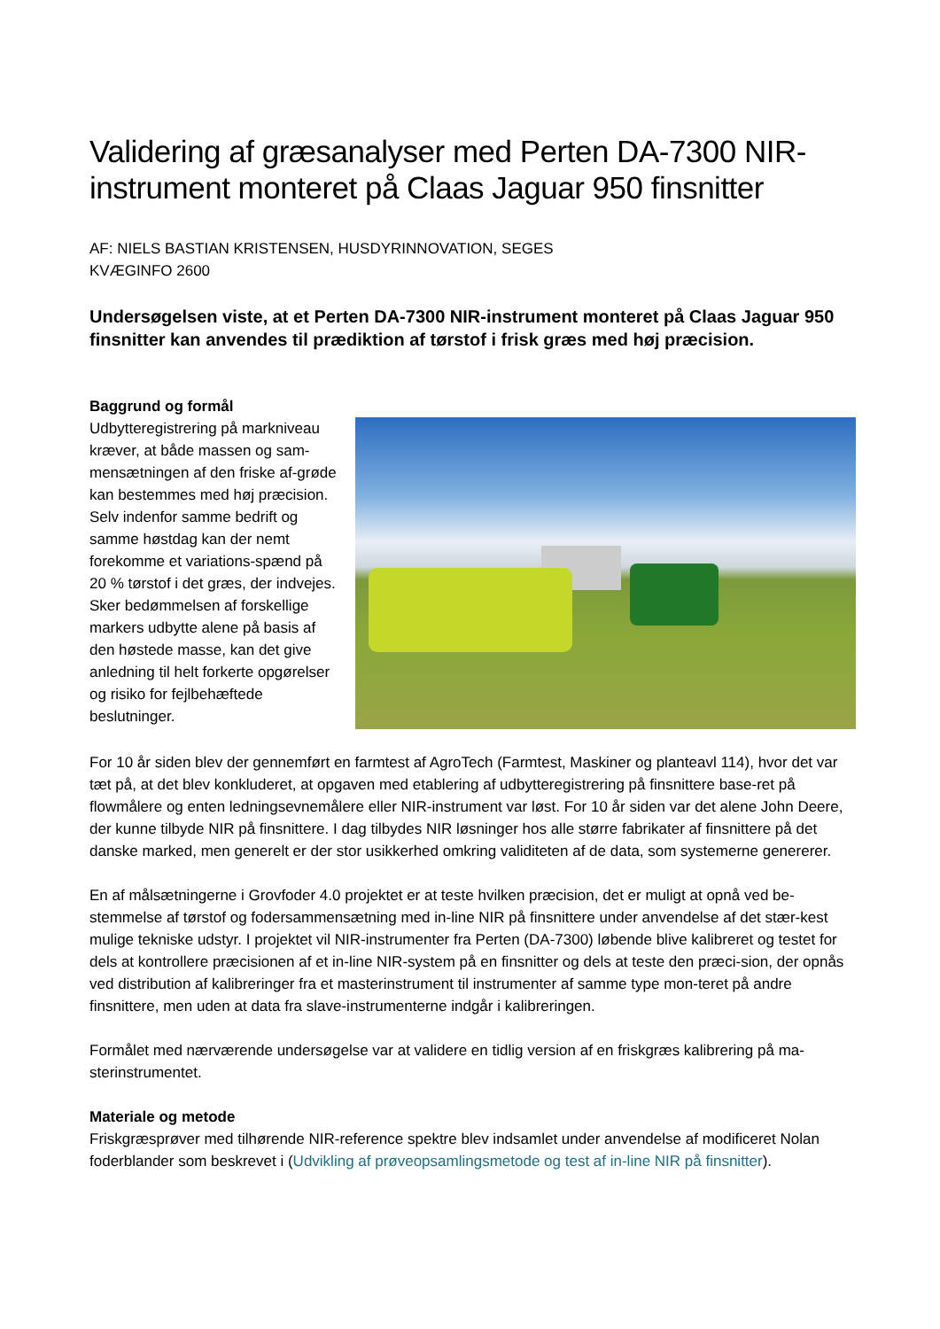Validering af græsanalyser med Perten DA-7300 NIR-instrument monteret på Claas Jaguar 950 finsnitter
AF: NIELS BASTIAN KRISTENSEN, HUSDYRINNOVATION, SEGES
KVÆGINFO 2600
Undersøgelsen viste, at et Perten DA-7300 NIR-instrument monteret på Claas Jaguar 950 finsnitter kan anvendes til prædiktion af tørstof i frisk græs med høj præcision.
Baggrund og formål
Udbytteregistrering på markniveau kræver, at både massen og sam-mensætningen af den friske af-grøde kan bestemmes med høj præcision. Selv indenfor samme bedrift og samme høstdag kan der nemt forekomme et variations-spænd på 20 % tørstof i det græs, der indvejes. Sker bedømmelsen af forskellige markers udbytte alene på basis af den høstede masse, kan det give anledning til helt forkerte opgørelser og risiko for fejlbehæftede beslutninger.
For 10 år siden blev der gennemført en farmtest af AgroTech (Farmtest, Maskiner og planteavl 114), hvor det var tæt på, at det blev konkluderet, at opgaven med etablering af udbytteregistrering på finsnittere base-ret på flowmålere og enten ledningsevnemålere eller NIR-instrument var løst. For 10 år siden var det alene John Deere, der kunne tilbyde NIR på finsnittere. I dag tilbydes NIR løsninger hos alle større fabrikater af finsnittere på det danske marked, men generelt er der stor usikkerhed omkring validiteten af de data, som systemerne genererer.
En af målsætningerne i Grovfoder 4.0 projektet er at teste hvilken præcision, det er muligt at opnå ved be-stemmelse af tørstof og fodersammensætning med in-line NIR på finsnittere under anvendelse af det stær-kest mulige tekniske udstyr. I projektet vil NIR-instrumenter fra Perten (DA-7300) løbende blive kalibreret og testet for dels at kontrollere præcisionen af et in-line NIR-system på en finsnitter og dels at teste den præci-sion, der opnås ved distribution af kalibreringer fra et masterinstrument til instrumenter af samme type mon-teret på andre finsnittere, men uden at data fra slave-instrumenterne indgår i kalibreringen.
Formålet med nærværende undersøgelse var at validere en tidlig version af en friskgræs kalibrering på ma-sterinstrumentet.
Materiale og metode
Friskgræsprøver med tilhørende NIR-reference spektre blev indsamlet under anvendelse af modificeret Nolan foderblander som beskrevet i (Udvikling af prøveopsamlingsmetode og test af in-line NIR på finsnitter).